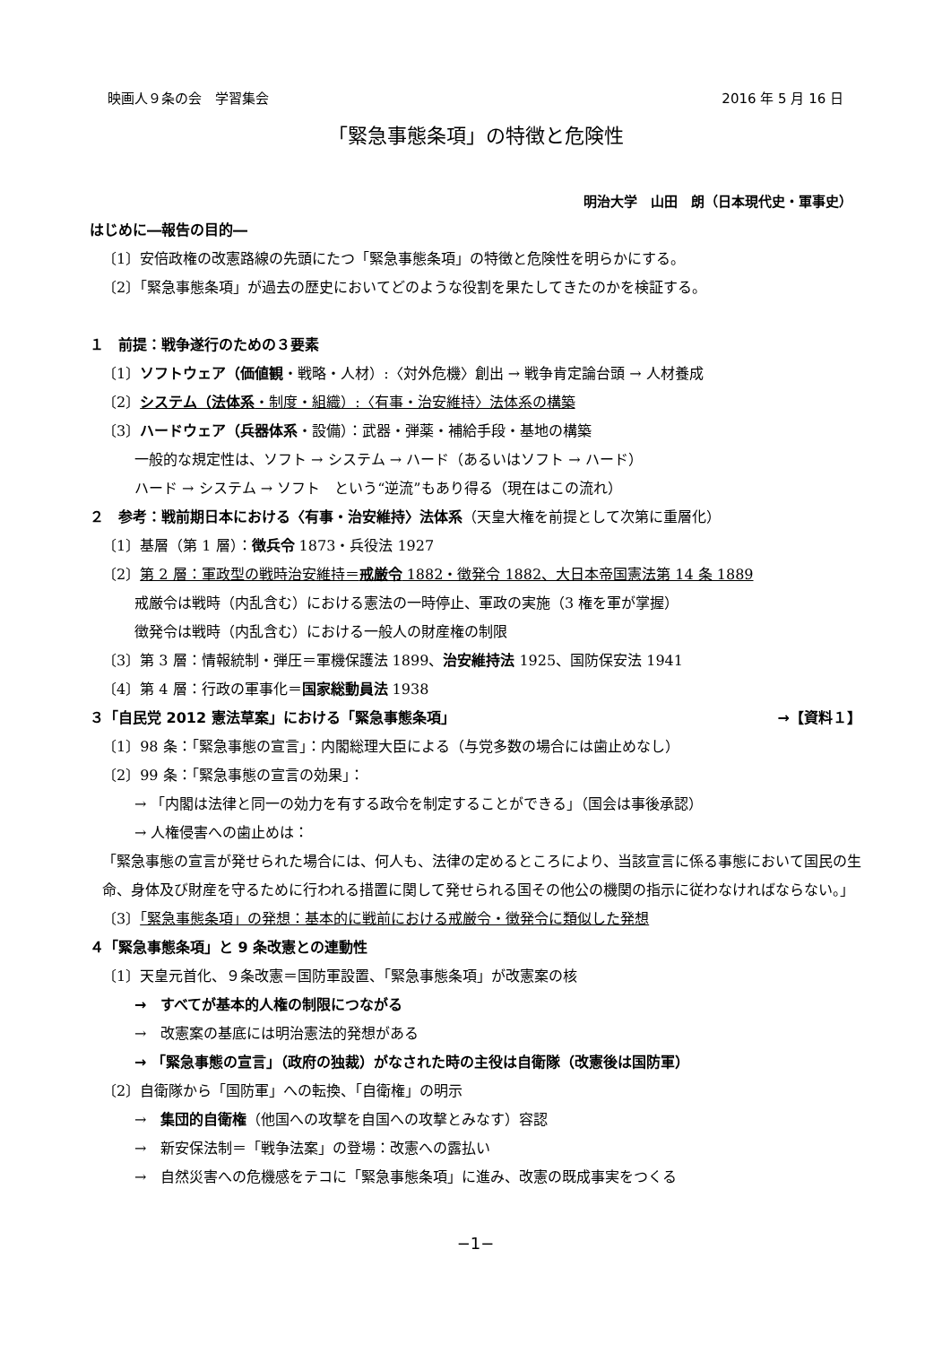映画人９条の会　学習集会 2016 年 5 月 16 日
「緊急事態条項」の特徴と危険性
明治大学　山田　朗（日本現代史・軍事史）
はじめに―報告の目的―
〔1〕安倍政権の改憲路線の先頭にたつ「緊急事態条項」の特徴と危険性を明らかにする。
〔2〕「緊急事態条項」が過去の歴史においてどのような役割を果たしてきたのかを検証する。
１　前提：戦争遂行のための３要素
〔1〕ソフトウェア（価値観・戦略・人材）:〈対外危機〉創出 → 戦争肯定論台頭 → 人材養成
〔2〕システム（法体系・制度・組織）:〈有事・治安維持〉法体系の構築
〔3〕ハードウェア（兵器体系・設備）：武器・弾薬・補給手段・基地の構築
一般的な規定性は、ソフト → システム → ハード（あるいはソフト → ハード）
ハード → システム → ソフト　という“逆流”もあり得る（現在はこの流れ）
２　参考：戦前期日本における〈有事・治安維持〉法体系（天皇大権を前提として次第に重層化）
〔1〕基層（第 1 層）：徴兵令 1873・兵役法 1927
〔2〕第 2 層：軍政型の戦時治安維持＝戒厳令 1882・徴発令 1882、大日本帝国憲法第 14 条 1889
戒厳令は戦時（内乱含む）における憲法の一時停止、軍政の実施（3 権を軍が掌握）
徴発令は戦時（内乱含む）における一般人の財産権の制限
〔3〕第 3 層：情報統制・弾圧＝軍機保護法 1899、治安維持法 1925、国防保安法 1941
〔4〕第 4 層：行政の軍事化＝国家総動員法 1938
３「自民党 2012 憲法草案」における「緊急事態条項」 →【資料１】
〔1〕98 条：「緊急事態の宣言」：内閣総理大臣による（与党多数の場合には歯止めなし）
〔2〕99 条：「緊急事態の宣言の効果」：
→ 「内閣は法律と同一の効力を有する政令を制定することができる」（国会は事後承認）
→ 人権侵害への歯止めは：
「緊急事態の宣言が発せられた場合には、何人も、法律の定めるところにより、当該宣言に係る事態において国民の生命、身体及び財産を守るために行われる措置に関して発せられる国その他公の機関の指示に従わなければならない。」
〔3〕「緊急事態条項」の発想：基本的に戦前における戒厳令・徴発令に類似した発想
４「緊急事態条項」と 9 条改憲との連動性
〔1〕天皇元首化、９条改憲＝国防軍設置、「緊急事態条項」が改憲案の核
→　すべてが基本的人権の制限につながる
→　改憲案の基底には明治憲法的発想がある
→ 「緊急事態の宣言」（政府の独裁）がなされた時の主役は自衛隊（改憲後は国防軍）
〔2〕自衛隊から「国防軍」への転換、「自衛権」の明示
→　集団的自衛権（他国への攻撃を自国への攻撃とみなす）容認
→　新安保法制＝「戦争法案」の登場：改憲への露払い
→　自然災害への危機感をテコに「緊急事態条項」に進み、改憲の既成事実をつくる
−1−